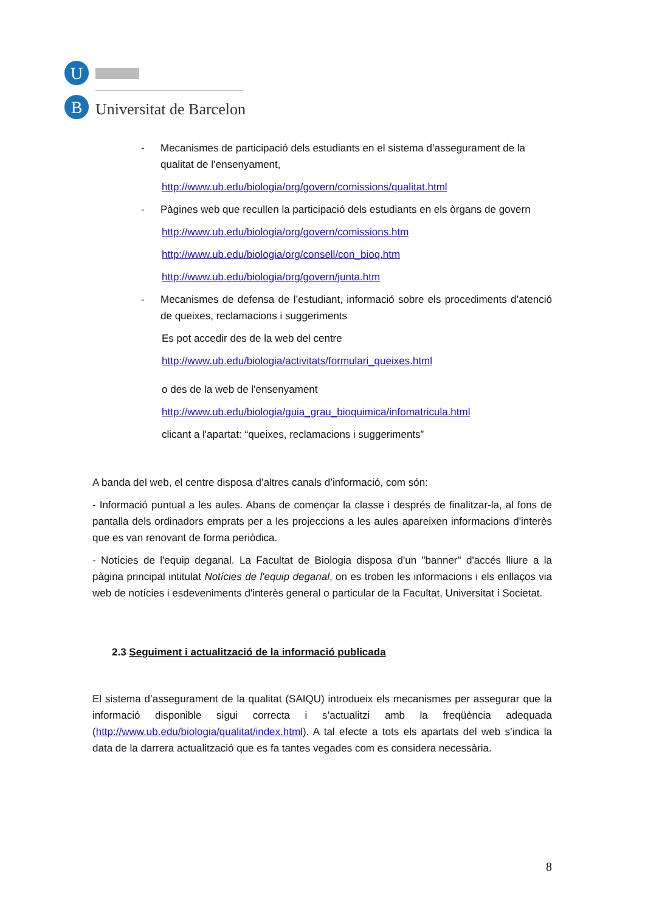U
B
Universitat de Barcelona
- Mecanismes de participació dels estudiants en el sistema d’assegurament de la qualitat de l’ensenyament,
http://www.ub.edu/biologia/org/govern/comissions/qualitat.html
- Pàgines web que recullen la participació dels estudiants en els òrgans de govern
http://www.ub.edu/biologia/org/govern/comissions.htm
http://www.ub.edu/biologia/org/consell/con_bioq.htm
http://www.ub.edu/biologia/org/govern/junta.htm
- Mecanismes de defensa de l’estudiant, informació sobre els procediments d’atenció de queixes, reclamacions i suggeriments
Es pot accedir des de la web del centre
http://www.ub.edu/biologia/activitats/formulari_queixes.html
o des de la web de l'ensenyament
http://www.ub.edu/biologia/guia_grau_bioquimica/infomatricula.html
clicant a l'apartat: “queixes, reclamacions i suggeriments”
A banda del web, el centre disposa d’altres canals d’informació, com són:
- Informació puntual a les aules. Abans de començar la classe i després de finalitzar-la, al fons de pantalla dels ordinadors emprats per a les projeccions a les aules apareixen informacions d'interès que es van renovant de forma periòdica.
- Notícies de l'equip deganal. La Facultat de Biologia disposa d'un "banner" d'accés lliure a la pàgina principal intitulat Notícies de l'equip deganal, on es troben les informacions i els enllaços via web de notícies i esdeveniments d'interès general o particular de la Facultat, Universitat i Societat.
2.3 Seguiment i actualització de la informació publicada
El sistema d’assegurament de la qualitat (SAIQU) introdueix els mecanismes per assegurar que la informació disponible sigui correcta i s’actualitzi amb la freqüència adequada (http://www.ub.edu/biologia/qualitat/index.html). A tal efecte a tots els apartats del web s’indica la data de la darrera actualització que es fa tantes vegades com es considera necessària.
8